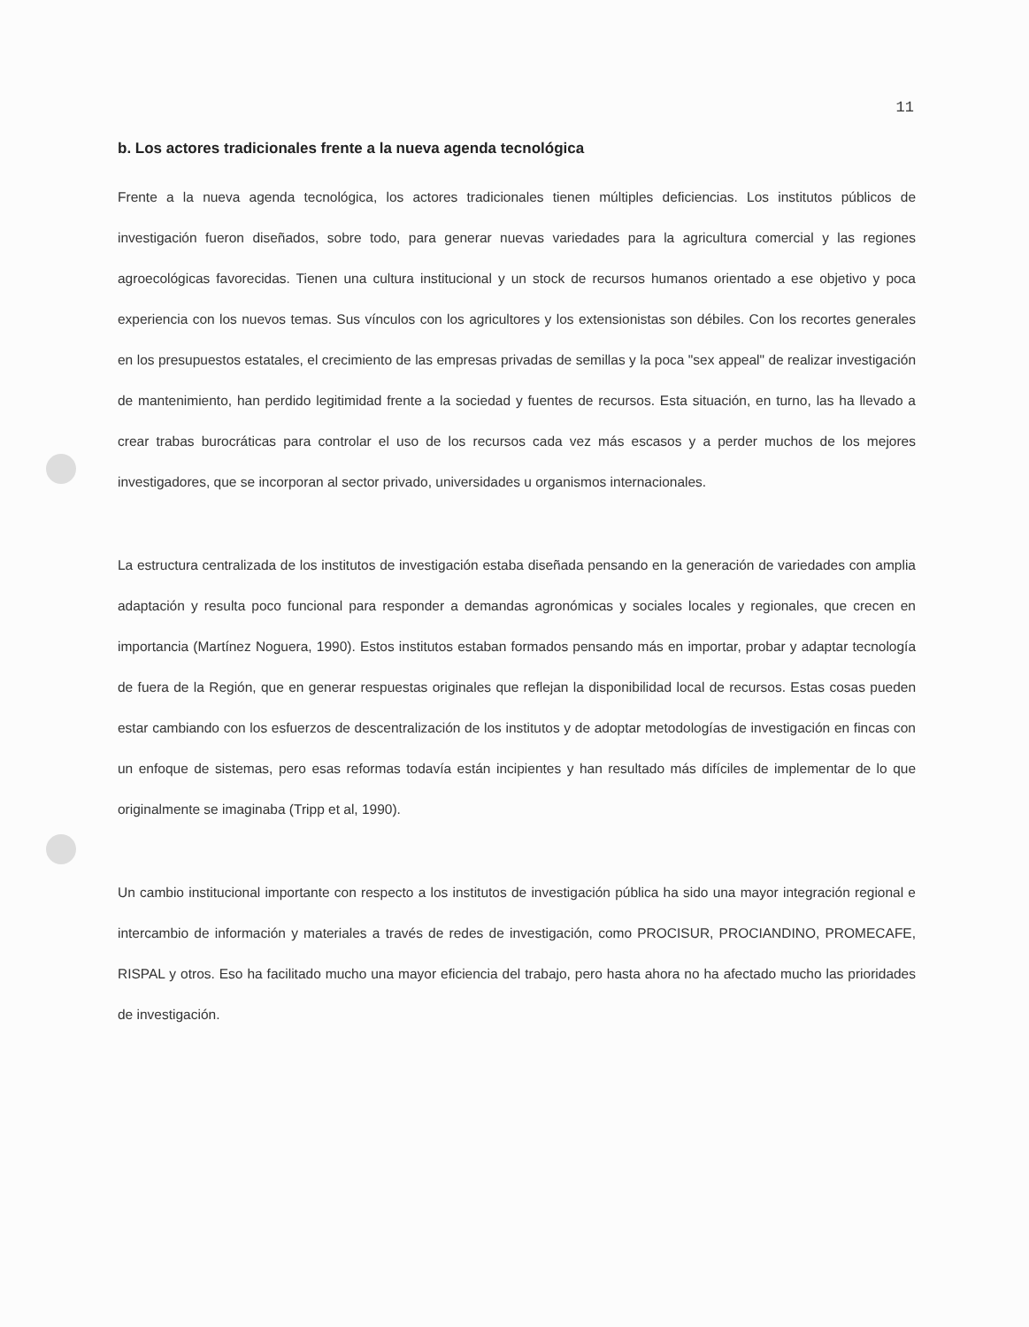11
b. Los actores tradicionales frente a la nueva agenda tecnológica
Frente a la nueva agenda tecnológica, los actores tradicionales tienen múltiples deficiencias. Los institutos públicos de investigación fueron diseñados, sobre todo, para generar nuevas variedades para la agricultura comercial y las regiones agroecológicas favorecidas. Tienen una cultura institucional y un stock de recursos humanos orientado a ese objetivo y poca experiencia con los nuevos temas. Sus vínculos con los agricultores y los extensionistas son débiles. Con los recortes generales en los presupuestos estatales, el crecimiento de las empresas privadas de semillas y la poca "sex appeal" de realizar investigación de mantenimiento, han perdido legitimidad frente a la sociedad y fuentes de recursos. Esta situación, en turno, las ha llevado a crear trabas burocráticas para controlar el uso de los recursos cada vez más escasos y a perder muchos de los mejores investigadores, que se incorporan al sector privado, universidades u organismos internacionales.
La estructura centralizada de los institutos de investigación estaba diseñada pensando en la generación de variedades con amplia adaptación y resulta poco funcional para responder a demandas agronómicas y sociales locales y regionales, que crecen en importancia (Martínez Noguera, 1990). Estos institutos estaban formados pensando más en importar, probar y adaptar tecnología de fuera de la Región, que en generar respuestas originales que reflejan la disponibilidad local de recursos. Estas cosas pueden estar cambiando con los esfuerzos de descentralización de los institutos y de adoptar metodologías de investigación en fincas con un enfoque de sistemas, pero esas reformas todavía están incipientes y han resultado más difíciles de implementar de lo que originalmente se imaginaba (Tripp et al, 1990).
Un cambio institucional importante con respecto a los institutos de investigación pública ha sido una mayor integración regional e intercambio de información y materiales a través de redes de investigación, como PROCISUR, PROCIANDINO, PROMECAFE, RISPAL y otros. Eso ha facilitado mucho una mayor eficiencia del trabajo, pero hasta ahora no ha afectado mucho las prioridades de investigación.